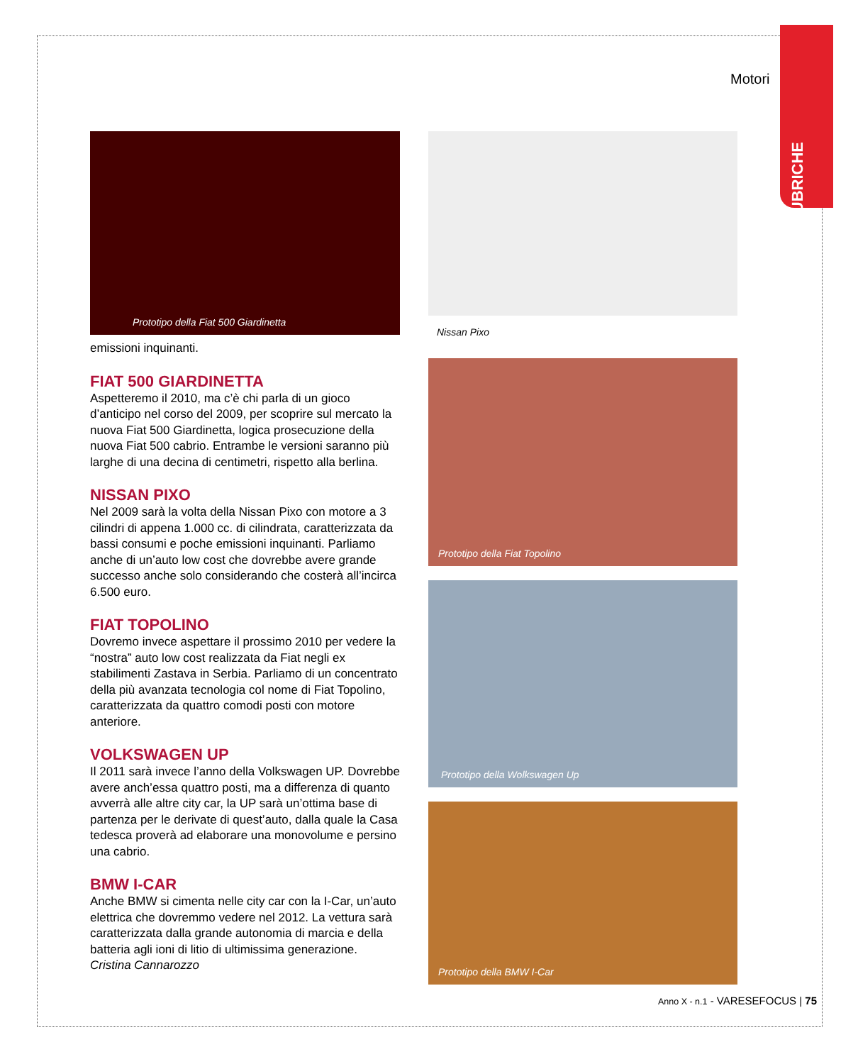RUBRICHE
Motori
Prototipo della Fiat 500 Giardinetta
emissioni inquinanti.
FIAT 500 GIARDINETTA
Aspetteremo il 2010, ma c’è chi parla di un gioco d’anticipo nel corso del 2009, per scoprire sul mercato la nuova Fiat 500 Giardinetta, logica prosecuzione della nuova Fiat 500 cabrio. Entrambe le versioni saranno più larghe di una decina di centimetri, rispetto alla berlina.
NISSAN PIXO
Nel 2009 sarà la volta della Nissan Pixo con motore a 3 cilindri di appena 1.000 cc. di cilindrata, caratterizzata da bassi consumi e poche emissioni inquinanti. Parliamo anche di un’auto low cost che dovrebbe avere grande successo anche solo considerando che costerà all’incirca 6.500 euro.
FIAT TOPOLINO
Dovremo invece aspettare il prossimo 2010 per vedere la “nostra” auto low cost realizzata da Fiat negli ex stabilimenti Zastava in Serbia. Parliamo di un concentrato della più avanzata tecnologia col nome di Fiat Topolino, caratterizzata da quattro comodi posti con motore anteriore.
VOLKSWAGEN UP
Il 2011 sarà invece l’anno della Volkswagen UP. Dovrebbe avere anch’essa quattro posti, ma a differenza di quanto avverrà alle altre city car, la UP sarà un’ottima base di partenza per le derivate di quest’auto, dalla quale la Casa tedesca proverà ad elaborare una monovolume e persino una cabrio.
BMW I-CAR
Anche BMW si cimenta nelle city car con la I-Car, un’auto elettrica che dovremmo vedere nel 2012. La vettura sarà caratterizzata dalla grande autonomia di marcia e della batteria agli ioni di litio di ultimissima generazione.
Cristina Cannarozzo
Nissan Pixo
Prototipo della Fiat Topolino
Prototipo della Wolkswagen Up
Prototipo della BMW I-Car
Anno X - n.1 - VARESEFOCUS | 75